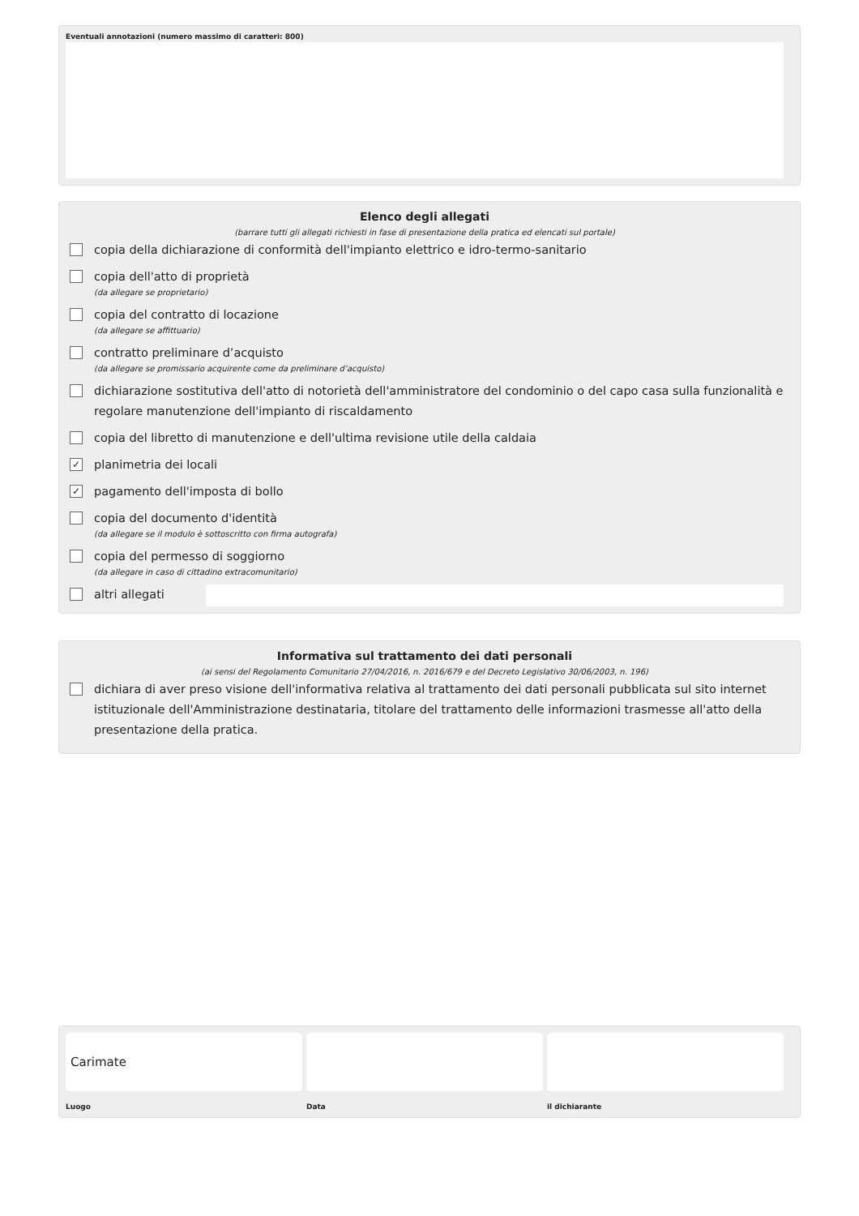Eventuali annotazioni (numero massimo di caratteri: 800)
Elenco degli allegati
(barrare tutti gli allegati richiesti in fase di presentazione della pratica ed elencati sul portale)
copia della dichiarazione di conformità dell'impianto elettrico e idro-termo-sanitario
copia dell'atto di proprietà
(da allegare se proprietario)
copia del contratto di locazione
(da allegare se affittuario)
contratto preliminare d’acquisto
(da allegare se promissario acquirente come da preliminare d’acquisto)
dichiarazione sostitutiva dell'atto di notorietà dell'amministratore del condominio o del capo casa sulla funzionalità e regolare manutenzione dell'impianto di riscaldamento
copia del libretto di manutenzione e dell'ultima revisione utile della caldaia
✓
planimetria dei locali
✓
pagamento dell'imposta di bollo
copia del documento d'identità
(da allegare se il modulo è sottoscritto con firma autografa)
copia del permesso di soggiorno
(da allegare in caso di cittadino extracomunitario)
altri allegati
Informativa sul trattamento dei dati personali
(ai sensi del Regolamento Comunitario 27/04/2016, n. 2016/679 e del Decreto Legislativo 30/06/2003, n. 196)
dichiara di aver preso visione dell'informativa relativa al trattamento dei dati personali pubblicata sul sito internet istituzionale dell'Amministrazione destinataria, titolare del trattamento delle informazioni trasmesse all'atto della presentazione della pratica.
Carimate
Luogo Data il dichiarante